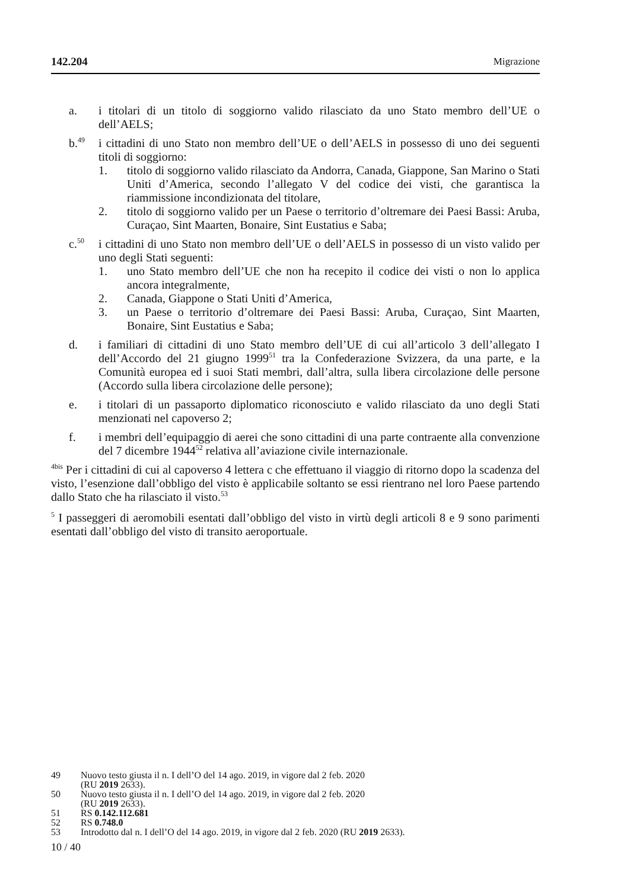142.204 Migrazione
a. i titolari di un titolo di soggiorno valido rilasciato da uno Stato membro dell’UE o dell’AELS;
b.<sup>49</sup>
i cittadini di uno Stato non membro dell’UE o dell’AELS in possesso di uno dei seguenti titoli di soggiorno:
1. titolo di soggiorno valido rilasciato da Andorra, Canada, Giappone, San Marino o Stati Uniti d’America, secondo l’allegato V del codice dei visti, che garantisca la riammissione incondizionata del titolare,
2. titolo di soggiorno valido per un Paese o territorio d’oltremare dei Paesi Bassi: Aruba, Curaçao, Sint Maarten, Bonaire, Sint Eustatius e Saba;
c.<sup>50</sup>
i cittadini di uno Stato non membro dell’UE o dell’AELS in possesso di un visto valido per uno degli Stati seguenti:
1. uno Stato membro dell’UE che non ha recepito il codice dei visti o non lo applica ancora integralmente,
2. Canada, Giappone o Stati Uniti d’America,
3. un Paese o territorio d’oltremare dei Paesi Bassi: Aruba, Curaçao, Sint Maarten, Bonaire, Sint Eustatius e Saba;
d. i familiari di cittadini di uno Stato membro dell’UE di cui all’articolo 3 dell’allegato I dell’Accordo del 21 giugno 1999<sup>51</sup> tra la Confederazione Svizzera, da una parte, e la Comunità europea ed i suoi Stati membri, dall’altra, sulla libera circolazione delle persone (Accordo sulla libera circolazione delle persone);
e. i titolari di un passaporto diplomatico riconosciuto e valido rilasciato da uno degli Stati menzionati nel capoverso 2;
f. i membri dell’equipaggio di aerei che sono cittadini di una parte contraente alla convenzione del 7 dicembre 1944<sup>52</sup> relativa all’aviazione civile internazionale.
<sup>4bis</sup> Per i cittadini di cui al capoverso 4 lettera c che effettuano il viaggio di ritorno dopo la scadenza del visto, l’esenzione dall’obbligo del visto è applicabile soltanto se essi rientrano nel loro Paese partendo dallo Stato che ha rilasciato il visto.<sup>53</sup>
<sup>5</sup> I passeggeri di aeromobili esentati dall’obbligo del visto in virtù degli articoli 8 e 9 sono parimenti esentati dall’obbligo del visto di transito aeroportuale.
49 Nuovo testo giusta il n. I dell’O del 14 ago. 2019, in vigore dal 2 feb. 2020
(RU 2019 2633).
50 Nuovo testo giusta il n. I dell’O del 14 ago. 2019, in vigore dal 2 feb. 2020
(RU 2019 2633).
51 RS 0.142.112.681
52 RS 0.748.0
53 Introdotto dal n. I dell’O del 14 ago. 2019, in vigore dal 2 feb. 2020 (RU 2019 2633).
10 / 40